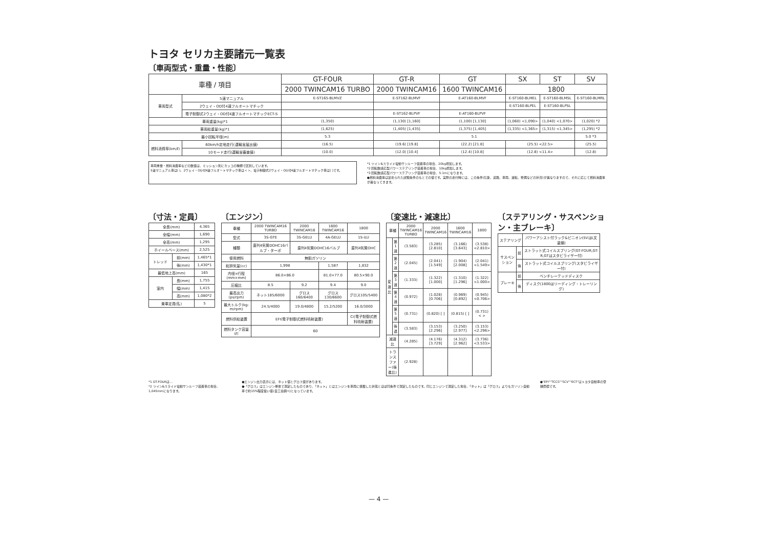トヨタ セリカ主要諸元一覧表
〔車両型式・重量・性能〕
| 車種 / 項目 | | GT-FOUR | GT-R | GT | | SX | ST | SV |
| --- | --- | --- | --- | --- | --- | --- | --- | --- |
| | | 2000 TWINCAM16 TURBO | 2000 TWINCAM16 | | 1600 TWINCAM16 | 1800 | | |
| 車両型式 | 5速マニュアル | E-ST165-BLMVZ | E-ST162-BLMVF | | E-AT160-BLMVF | E-ST160-BLMEL | E-ST160-BLMSL | E-ST160-BLMRL |
| | 2ウェイ・OD付4速フルオートマチック | | | | | E-ST160-BLPEL | E-ST160-BLPSL | |
| | 電子制御式2ウェイ・OD付4速フルオートマチックECT-S | | E-ST162-BLPVF | | E-AT160-BLPVF | | | |
| 車両重量(kg)*1 | | (1,350) | (1,130) [1,160] | | (1,100) [1,130] | (1,060) <1,090> | (1,040) <1,070> | (1,020) *2 |
| 車両総重量(kg)*1 | | (1,625) | (1,405) [1,435] | | (1,375) [1,405] | (1,335) <1,365> | (1,315) <1,345> | (1,295) *2 |
| 最小回転半径(m) | | 5.3 | 5.1 | | | | | 5.0 *3 |
| 燃料消費率(km/ℓ) | 60km/h定地走行(運輸省届出値) | (16.5) | (19.6) [19.8] | | (22.2) [21.8] | (25.5) <22.5> | | (25.5) |
| | 10モード走行(運輸省審査値) | (10.0) | (12.0) [10.4] | | (12.4) [10.8] | (12.8) <11.4> | | (12.8) |
車両重量・燃料消費率などの数値は、ミッション別にカッコの種類で区別しています。
5速マニュアル車は( )、2ウェイ・OD付4速フルオートマチック車は< >、電子制御式2ウェイ・OD付4速フルオートマチック車は[ ]です。
*1 ツイン&スライド電動サンルーフ装着車の場合、20kg増加します。
*2 回転数感応型パワーステアリング装着車の場合、10kg増加します。
*3 回転数感応型パワーステアリング装着車の場合、5.1mになります。
●燃料消費率は定められた試験条件のもとでの値です。実際の走行時には、この条件(気象、道路、車両、運転、整備などの状況)が異なりますので、それに応じて燃料消費率が異なってきます。
〔寸法・定員〕
| 全長(mm) | | 4,365 |
| 全幅(mm) | | 1,690 |
| 全高(mm) | | 1,295 |
| ホイールベース(mm) | | 2,525 |
| トレッド | 前(mm) | 1,465*1 |
| | 後(mm) | 1,430*1 |
| 最低地上高(mm) | | 165 |
| 室内 | 長(mm) | 1,755 |
| | 幅(mm) | 1,415 |
| | 高(mm) | 1,080*2 |
| 乗車定員(名) | | 5 |
〔エンジン〕
| 車種 | 2000 TWINCAM16 TURBO | 2000 TWINCAM16 | 1600 TWINCAM16 | 1800 |
| 型式 | 3S-GTE | 3S-GELU | 4A-GELU | 1S-iLU |
| 種類 | 直列4気筒DOHC16バルブ・ターボ | 直列4気筒DOHC16バルブ | | 直列4気筒OHC |
| 使用燃料 | 無鉛ガソリン | | | |
| 総排気量(cc) | 1,998 | | 1,587 | 1,832 |
| 内径×行程(mm×mm) | 86.0×86.0 | | 81.0×77.0 | 80.5×90.0 |
| 圧縮比 | 8.5 | 9.2 | 9.4 | 9.0 |
| 最高出力(ps/rpm) | ネット185/6000 | グロス160/6400 | グロス130/6600 | グロス105/5400 |
| 最大トルク(kg-m/rpm) | 24.5/4000 | 19.0/4800 | 15.2/5200 | 16.0/3000 |
| 燃料供給装置 | EFI(電子制御式燃料噴射装置) | | | Ci(電子制御式燃料噴射装置) |
| 燃料タンク容量(ℓ) | 60 | | | |
〔変速比・減速比〕
| 車種 | | 2000 TWINCAM16 TURBO | 2000 TWINCAM16 | 1600 TWINCAM16 | 1800 |
| 変速比 | 第1速 | (3.583) | (3.285) [2.810] | (3.166) [3.643] | (3.538) <2.810> |
| | 第2速 | (2.045) | (2.041) [1.549] | (1.904) [2.008] | (2.041) <1.549> |
| | 第3速 | (1.333) | (1.322) [1.000] | (1.310) [1.296] | (1.322) <1.000> |
| | 第4速 | (0.972) | (1.028) [0.706] | (0.969) [0.892] | (0.945) <0.706> |
| | 第5速 | (0.731) | (0.820) [ ] | (0.815) [ ] | (0.731) < > |
| | 後退 | (3.583) | (3.153) [2.296] | (3.250) [2.977] | (3.153) <2.296> |
| 減速比 | | (4.285) | (4.176) [3.729] | (4.312) [2.962] | (3.736) <3.533> |
| トランスファー(後進比) | | (2.928) | | | |
〔ステアリング・サスペンション・主ブレーキ〕
| ステアリング | | パワーアシスト付ラック&ピニオン(SVはL文装備) |
| サスペンション | 前 | ストラット式コイルスプリング(GT-FOUR,GT-R,GTはスタビライザー付) |
| | 後 | ストラット式コイルスプリング(スタビライザー付) |
| ブレーキ | 前 | ベンチレーテッドディスク |
| | 後 | ディスク(1800はリーディング・トレーリング) |
*1 GT-FOURは…
*2 ツイン&スライド電動サンルーフ装着車の場合、1,045mmになります。
●エンジン出力表示には、ネット値とグロス値があります。
●「グロス」はエンジン単体で測定したものであり、「ネット」とはエンジンを車両に搭載した状態とほぼ同条件で測定したものです。同じエンジンで測定した場合、「ネット」は「グロス」よりもガソリン自動車で約15%程度低い値(自工会調べ)となっています。
●"EFI""TCCS""SCV""ECT"はトヨタ自動車の登録商標です。
— 4 —